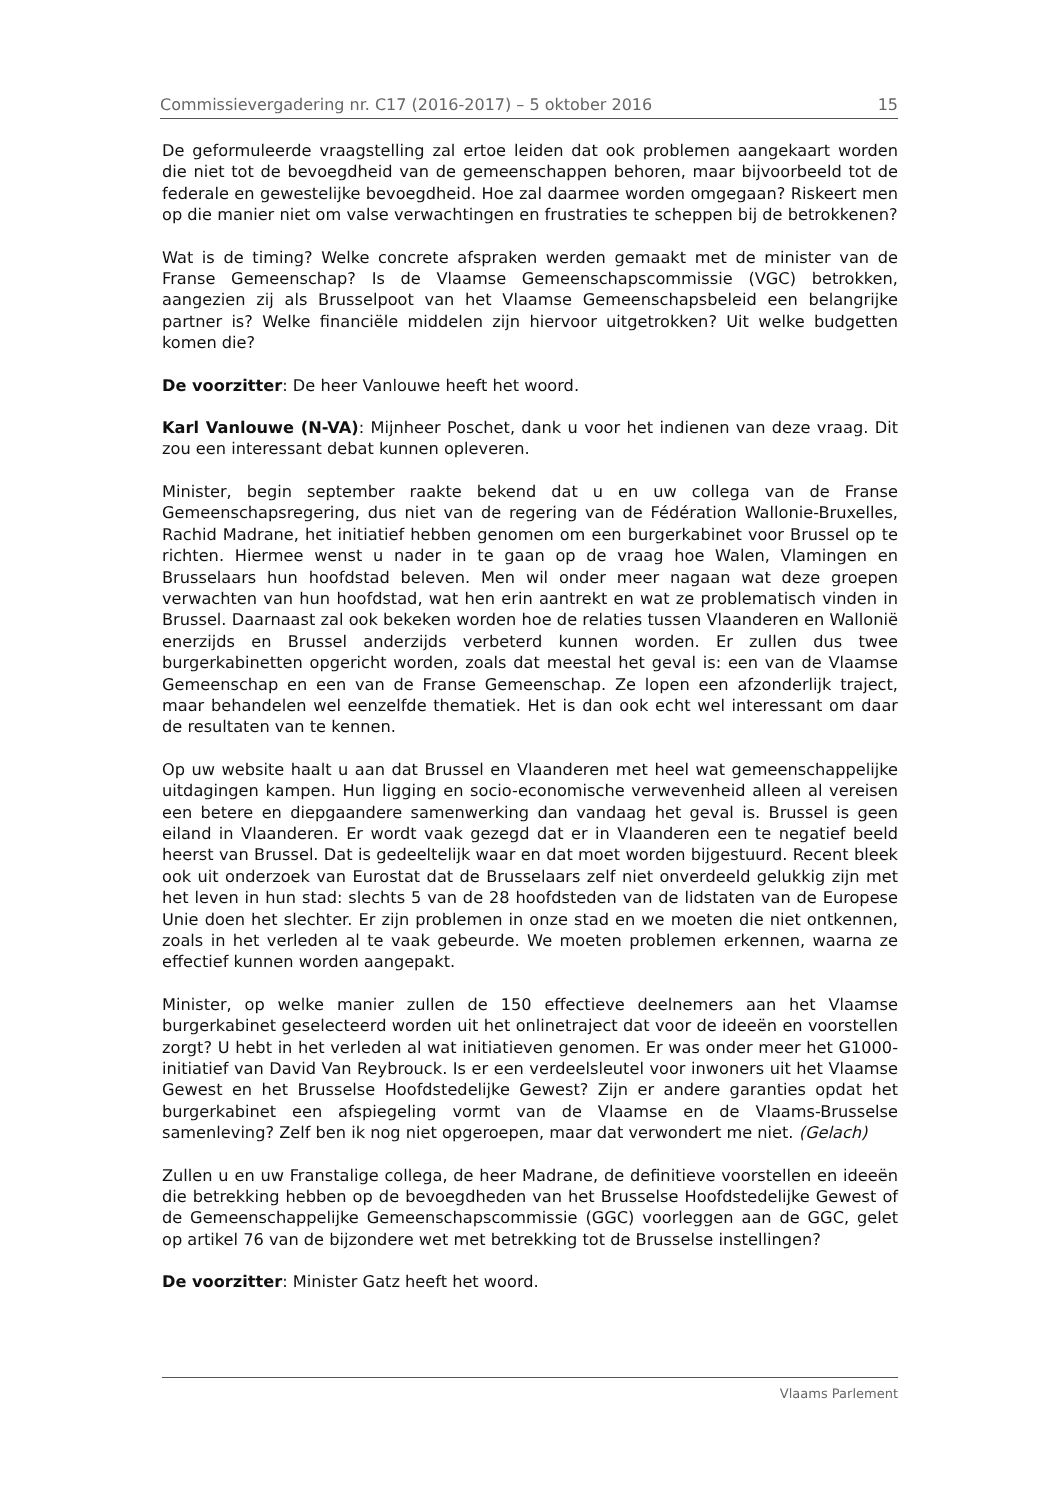Commissievergadering nr. C17 (2016-2017) – 5 oktober 2016 15
De geformuleerde vraagstelling zal ertoe leiden dat ook problemen aangekaart worden die niet tot de bevoegdheid van de gemeenschappen behoren, maar bijvoorbeeld tot de federale en gewestelijke bevoegdheid. Hoe zal daarmee worden omgegaan? Riskeert men op die manier niet om valse verwachtingen en frustraties te scheppen bij de betrokkenen?
Wat is de timing? Welke concrete afspraken werden gemaakt met de minister van de Franse Gemeenschap? Is de Vlaamse Gemeenschapscommissie (VGC) betrokken, aangezien zij als Brusselpoot van het Vlaamse Gemeenschapsbeleid een belangrijke partner is? Welke financiële middelen zijn hiervoor uitgetrokken? Uit welke budgetten komen die?
De voorzitter: De heer Vanlouwe heeft het woord.
Karl Vanlouwe (N-VA): Mijnheer Poschet, dank u voor het indienen van deze vraag. Dit zou een interessant debat kunnen opleveren.
Minister, begin september raakte bekend dat u en uw collega van de Franse Gemeenschapsregering, dus niet van de regering van de Fédération Wallonie-Bruxelles, Rachid Madrane, het initiatief hebben genomen om een burgerkabinet voor Brussel op te richten. Hiermee wenst u nader in te gaan op de vraag hoe Walen, Vlamingen en Brusselaars hun hoofdstad beleven. Men wil onder meer nagaan wat deze groepen verwachten van hun hoofdstad, wat hen erin aantrekt en wat ze problematisch vinden in Brussel. Daarnaast zal ook bekeken worden hoe de relaties tussen Vlaanderen en Wallonië enerzijds en Brussel anderzijds verbeterd kunnen worden. Er zullen dus twee burgerkabinetten opgericht worden, zoals dat meestal het geval is: een van de Vlaamse Gemeenschap en een van de Franse Gemeenschap. Ze lopen een afzonderlijk traject, maar behandelen wel eenzelfde thematiek. Het is dan ook echt wel interessant om daar de resultaten van te kennen.
Op uw website haalt u aan dat Brussel en Vlaanderen met heel wat gemeenschappelijke uitdagingen kampen. Hun ligging en socio-economische verwevenheid alleen al vereisen een betere en diepgaandere samenwerking dan vandaag het geval is. Brussel is geen eiland in Vlaanderen. Er wordt vaak gezegd dat er in Vlaanderen een te negatief beeld heerst van Brussel. Dat is gedeeltelijk waar en dat moet worden bijgestuurd. Recent bleek ook uit onderzoek van Eurostat dat de Brusselaars zelf niet onverdeeld gelukkig zijn met het leven in hun stad: slechts 5 van de 28 hoofdsteden van de lidstaten van de Europese Unie doen het slechter. Er zijn problemen in onze stad en we moeten die niet ontkennen, zoals in het verleden al te vaak gebeurde. We moeten problemen erkennen, waarna ze effectief kunnen worden aangepakt.
Minister, op welke manier zullen de 150 effectieve deelnemers aan het Vlaamse burgerkabinet geselecteerd worden uit het onlinetraject dat voor de ideeën en voorstellen zorgt? U hebt in het verleden al wat initiatieven genomen. Er was onder meer het G1000-initiatief van David Van Reybrouck. Is er een verdeelsleutel voor inwoners uit het Vlaamse Gewest en het Brusselse Hoofdstedelijke Gewest? Zijn er andere garanties opdat het burgerkabinet een afspiegeling vormt van de Vlaamse en de Vlaams-Brusselse samenleving? Zelf ben ik nog niet opgeroepen, maar dat verwondert me niet. (Gelach)
Zullen u en uw Franstalige collega, de heer Madrane, de definitieve voorstellen en ideeën die betrekking hebben op de bevoegdheden van het Brusselse Hoofdstedelijke Gewest of de Gemeenschappelijke Gemeenschapscommissie (GGC) voorleggen aan de GGC, gelet op artikel 76 van de bijzondere wet met betrekking tot de Brusselse instellingen?
De voorzitter: Minister Gatz heeft het woord.
Vlaams Parlement